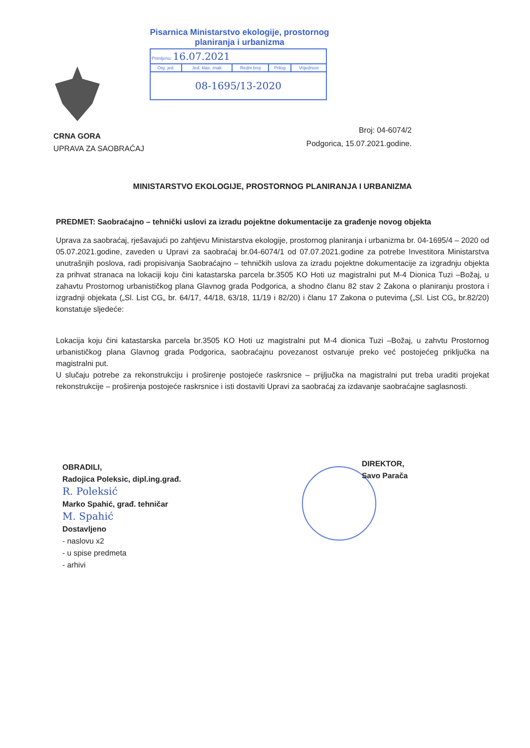Pisarnica Ministarstvo ekologije, prostornog
planiranja i urbanizma
| Primljeno: 16.07.2021 | | | | |
| Org. jed. | Jed. klas. znak | Redni broj | Prilog | Vrijednost |
| 08-1695/13-2020 | | | | |
CRNA GORA
UPRAVA ZA SAOBRAĆAJ
Broj: 04-6074/2
Podgorica, 15.07.2021.godine.
MINISTARSTVO EKOLOGIJE, PROSTORNOG PLANIRANJA I URBANIZMA
PREDMET: Saobraćajno – tehnički uslovi za izradu pojektne dokumentacije za građenje novog objekta
Uprava za saobraćaj, rješavajući po zahtjevu Ministarstva ekologije, prostornog planiranja i urbanizma br. 04-1695/4 – 2020 od 05.07.2021.godine, zaveden u Upravi za saobraćaj br.04-6074/1 od 07.07.2021.godine za potrebe Investitora Ministarstva unutrašnjih poslova, radi propisivanja Saobraćajno – tehničkih uslova za izradu pojektne dokumentacije za izgradnju objekta za prihvat stranaca na lokaciji koju čini katastarska parcela br.3505 KO Hoti uz magistralni put M-4 Dionica Tuzi –Božaj, u zahavtu Prostornog urbanističkog plana Glavnog grada Podgorica, a shodno članu 82 stav 2 Zakona o planiranju prostora i izgradnji objekata („Sl. List CG„ br. 64/17, 44/18, 63/18, 11/19 i 82/20) i članu 17 Zakona o putevima („Sl. List CG„ br.82/20) konstatuje sljedeće:
Lokacija koju čini katastarska parcela br.3505 KO Hoti uz magistralni put M-4 dionica Tuzi –Božaj, u zahvtu Prostornog urbanističkog plana Glavnog grada Podgorica, saobraćajnu povezanost ostvaruje preko već postojećeg priključka na magistralni put.
U slučaju potrebe za rekonstrukciju i proširenje postojeće raskrsnice – prijljučka na magistralni put treba uraditi projekat rekonstrukcije – proširenja postojeće raskrsnice i isti dostaviti Upravi za saobraćaj za izdavanje saobraćajne saglasnosti.
OBRADILI,
Radojica Poleksic, dipl.ing.građ.
R. Poleksić
Marko Spahić, građ. tehničar
M. Spahić
Dostavljeno
- naslovu x2
- u spise predmeta
- arhivi
DIREKTOR,
Savo Parača